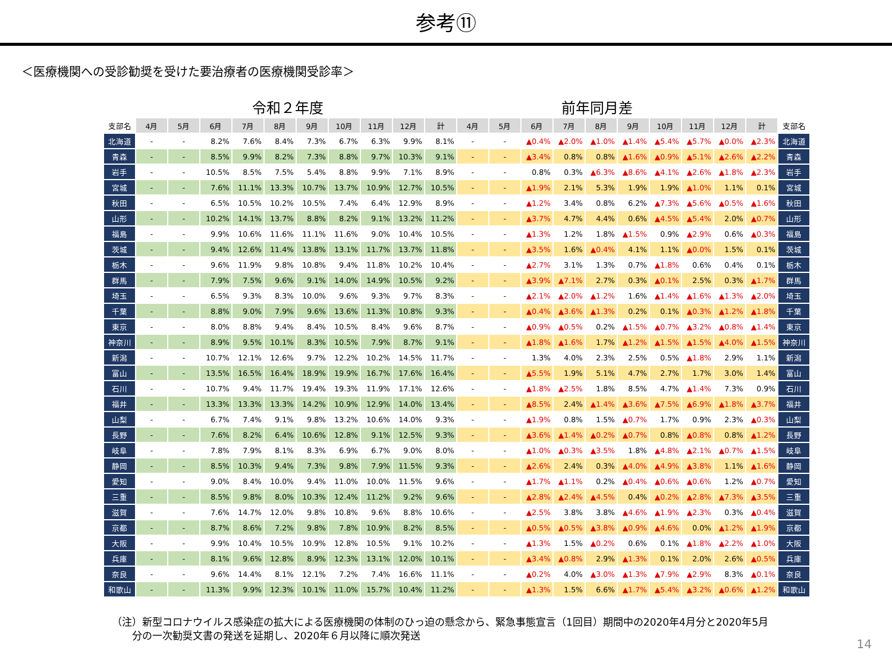参考⑪
＜医療機関への受診勧奨を受けた要治療者の医療機関受診率＞
令和２年度 前年同月差
| 支部名 | 4月 | 5月 | 6月 | 7月 | 8月 | 9月 | 10月 | 11月 | 12月 | 計 | 4月 | 5月 | 6月 | 7月 | 8月 | 9月 | 10月 | 11月 | 12月 | 計 | 支部名 |
| --- | --- | --- | --- | --- | --- | --- | --- | --- | --- | --- | --- | --- | --- | --- | --- | --- | --- | --- | --- | --- | --- |
| 北海道 | - | - | 8.2% | 7.6% | 8.4% | 7.3% | 6.7% | 6.3% | 9.9% | 8.1% | - | - | ▲0.4% | ▲2.0% | ▲1.0% | ▲1.4% | ▲5.4% | ▲5.7% | ▲0.0% | ▲2.3% | 北海道 |
| 青森 | - | - | 8.5% | 9.9% | 8.2% | 7.3% | 8.8% | 9.7% | 10.3% | 9.1% | - | - | ▲3.4% | 0.8% | 0.8% | ▲1.6% | ▲0.9% | ▲5.1% | ▲2.6% | ▲2.2% | 青森 |
| 岩手 | - | - | 10.5% | 8.5% | 7.5% | 5.4% | 8.8% | 9.9% | 7.1% | 8.9% | - | - | 0.8% | 0.3% | ▲6.3% | ▲8.6% | ▲4.1% | ▲2.6% | ▲1.8% | ▲2.3% | 岩手 |
| 宮城 | - | - | 7.6% | 11.1% | 13.3% | 10.7% | 13.7% | 10.9% | 12.7% | 10.5% | - | - | ▲1.9% | 2.1% | 5.3% | 1.9% | 1.9% | ▲1.0% | 1.1% | 0.1% | 宮城 |
| 秋田 | - | - | 6.5% | 10.5% | 10.2% | 10.5% | 7.4% | 6.4% | 12.9% | 8.9% | - | - | ▲1.2% | 3.4% | 0.8% | 6.2% | ▲7.3% | ▲5.6% | ▲0.5% | ▲1.6% | 秋田 |
| 山形 | - | - | 10.2% | 14.1% | 13.7% | 8.8% | 8.2% | 9.1% | 13.2% | 11.2% | - | - | ▲3.7% | 4.7% | 4.4% | 0.6% | ▲4.5% | ▲5.4% | 2.0% | ▲0.7% | 山形 |
| 福島 | - | - | 9.9% | 10.6% | 11.6% | 11.1% | 11.6% | 9.0% | 10.4% | 10.5% | - | - | ▲1.3% | 1.2% | 1.8% | ▲1.5% | 0.9% | ▲2.9% | 0.6% | ▲0.3% | 福島 |
| 茨城 | - | - | 9.4% | 12.6% | 11.4% | 13.8% | 13.1% | 11.7% | 13.7% | 11.8% | - | - | ▲3.5% | 1.6% | ▲0.4% | 4.1% | 1.1% | ▲0.0% | 1.5% | 0.1% | 茨城 |
| 栃木 | - | - | 9.6% | 11.9% | 9.8% | 10.8% | 9.4% | 11.8% | 10.2% | 10.4% | - | - | ▲2.7% | 3.1% | 1.3% | 0.7% | ▲1.8% | 0.6% | 0.4% | 0.1% | 栃木 |
| 群馬 | - | - | 7.9% | 7.5% | 9.6% | 9.1% | 14.0% | 14.9% | 10.5% | 9.2% | - | - | ▲3.9% | ▲7.1% | 2.7% | 0.3% | ▲0.1% | 2.5% | 0.3% | ▲1.7% | 群馬 |
| 埼玉 | - | - | 6.5% | 9.3% | 8.3% | 10.0% | 9.6% | 9.3% | 9.7% | 8.3% | - | - | ▲2.1% | ▲2.0% | ▲1.2% | 1.6% | ▲1.4% | ▲1.6% | ▲1.3% | ▲2.0% | 埼玉 |
| 千葉 | - | - | 8.8% | 9.0% | 7.9% | 9.6% | 13.6% | 11.3% | 10.8% | 9.3% | - | - | ▲0.4% | ▲3.6% | ▲1.3% | 0.2% | 0.1% | ▲0.3% | ▲1.2% | ▲1.8% | 千葉 |
| 東京 | - | - | 8.0% | 8.8% | 9.4% | 8.4% | 10.5% | 8.4% | 9.6% | 8.7% | - | - | ▲0.9% | ▲0.5% | 0.2% | ▲1.5% | ▲0.7% | ▲3.2% | ▲0.8% | ▲1.4% | 東京 |
| 神奈川 | - | - | 8.9% | 9.5% | 10.1% | 8.3% | 10.5% | 7.9% | 8.7% | 9.1% | - | - | ▲1.8% | ▲1.6% | 1.7% | ▲1.2% | ▲1.5% | ▲1.5% | ▲4.0% | ▲1.5% | 神奈川 |
| 新潟 | - | - | 10.7% | 12.1% | 12.6% | 9.7% | 12.2% | 10.2% | 14.5% | 11.7% | - | - | 1.3% | 4.0% | 2.3% | 2.5% | 0.5% | ▲1.8% | 2.9% | 1.1% | 新潟 |
| 富山 | - | - | 13.5% | 16.5% | 16.4% | 18.9% | 19.9% | 16.7% | 17.6% | 16.4% | - | - | ▲5.5% | 1.9% | 5.1% | 4.7% | 2.7% | 1.7% | 3.0% | 1.4% | 富山 |
| 石川 | - | - | 10.7% | 9.4% | 11.7% | 19.4% | 19.3% | 11.9% | 17.1% | 12.6% | - | - | ▲1.8% | ▲2.5% | 1.8% | 8.5% | 4.7% | ▲1.4% | 7.3% | 0.9% | 石川 |
| 福井 | - | - | 13.3% | 13.3% | 13.3% | 14.2% | 10.9% | 12.9% | 14.0% | 13.4% | - | - | ▲8.5% | 2.4% | ▲1.4% | ▲3.6% | ▲7.5% | ▲6.9% | ▲1.8% | ▲3.7% | 福井 |
| 山梨 | - | - | 6.7% | 7.4% | 9.1% | 9.8% | 13.2% | 10.6% | 14.0% | 9.3% | - | - | ▲1.9% | 0.8% | 1.5% | ▲0.7% | 1.7% | 0.9% | 2.3% | ▲0.3% | 山梨 |
| 長野 | - | - | 7.6% | 8.2% | 6.4% | 10.6% | 12.8% | 9.1% | 12.5% | 9.3% | - | - | ▲3.6% | ▲1.4% | ▲0.2% | ▲0.7% | 0.8% | ▲0.8% | 0.8% | ▲1.2% | 長野 |
| 岐阜 | - | - | 7.8% | 7.9% | 8.1% | 8.3% | 6.9% | 6.7% | 9.0% | 8.0% | - | - | ▲1.0% | ▲0.3% | ▲3.5% | 1.8% | ▲4.8% | ▲2.1% | ▲0.7% | ▲1.5% | 岐阜 |
| 静岡 | - | - | 8.5% | 10.3% | 9.4% | 7.3% | 9.8% | 7.9% | 11.5% | 9.3% | - | - | ▲2.6% | 2.4% | 0.3% | ▲4.0% | ▲4.9% | ▲3.8% | 1.1% | ▲1.6% | 静岡 |
| 愛知 | - | - | 9.0% | 8.4% | 10.0% | 9.4% | 11.0% | 10.0% | 11.5% | 9.6% | - | - | ▲1.7% | ▲1.1% | 0.2% | ▲0.4% | ▲0.6% | ▲0.6% | 1.2% | ▲0.7% | 愛知 |
| 三重 | - | - | 8.5% | 9.8% | 8.0% | 10.3% | 12.4% | 11.2% | 9.2% | 9.6% | - | - | ▲2.8% | ▲2.4% | ▲4.5% | 0.4% | ▲0.2% | ▲2.8% | ▲7.3% | ▲3.5% | 三重 |
| 滋賀 | - | - | 7.6% | 14.7% | 12.0% | 9.8% | 10.8% | 9.6% | 8.8% | 10.6% | - | - | ▲2.5% | 3.8% | 3.8% | ▲4.6% | ▲1.9% | ▲2.3% | 0.3% | ▲0.4% | 滋賀 |
| 京都 | - | - | 8.7% | 8.6% | 7.2% | 9.8% | 7.8% | 10.9% | 8.2% | 8.5% | - | - | ▲0.5% | ▲0.5% | ▲3.8% | ▲0.9% | ▲4.6% | 0.0% | ▲1.2% | ▲1.9% | 京都 |
| 大阪 | - | - | 9.9% | 10.4% | 10.5% | 10.9% | 12.8% | 10.5% | 9.1% | 10.2% | - | - | ▲1.3% | 1.5% | ▲0.2% | 0.6% | 0.1% | ▲1.8% | ▲2.2% | ▲1.0% | 大阪 |
| 兵庫 | - | - | 8.1% | 9.6% | 12.8% | 8.9% | 12.3% | 13.1% | 12.0% | 10.1% | - | - | ▲3.4% | ▲0.8% | 2.9% | ▲1.3% | 0.1% | 2.0% | 2.6% | ▲0.5% | 兵庫 |
| 奈良 | - | - | 9.6% | 14.4% | 8.1% | 12.1% | 7.2% | 7.4% | 16.6% | 11.1% | - | - | ▲0.2% | 4.0% | ▲3.0% | ▲1.3% | ▲7.9% | ▲2.9% | 8.3% | ▲0.1% | 奈良 |
| 和歌山 | - | - | 11.3% | 9.9% | 12.3% | 10.1% | 11.0% | 15.7% | 10.4% | 11.2% | - | - | ▲1.3% | 1.5% | 6.6% | ▲1.7% | ▲5.4% | ▲3.2% | ▲0.6% | ▲1.2% | 和歌山 |
（注）新型コロナウイルス感染症の拡大による医療機関の体制のひっ迫の懸念から、緊急事態宣言（1回目）期間中の2020年4月分と2020年5月
　　分の一次勧奨文書の発送を延期し、2020年６月以降に順次発送
14